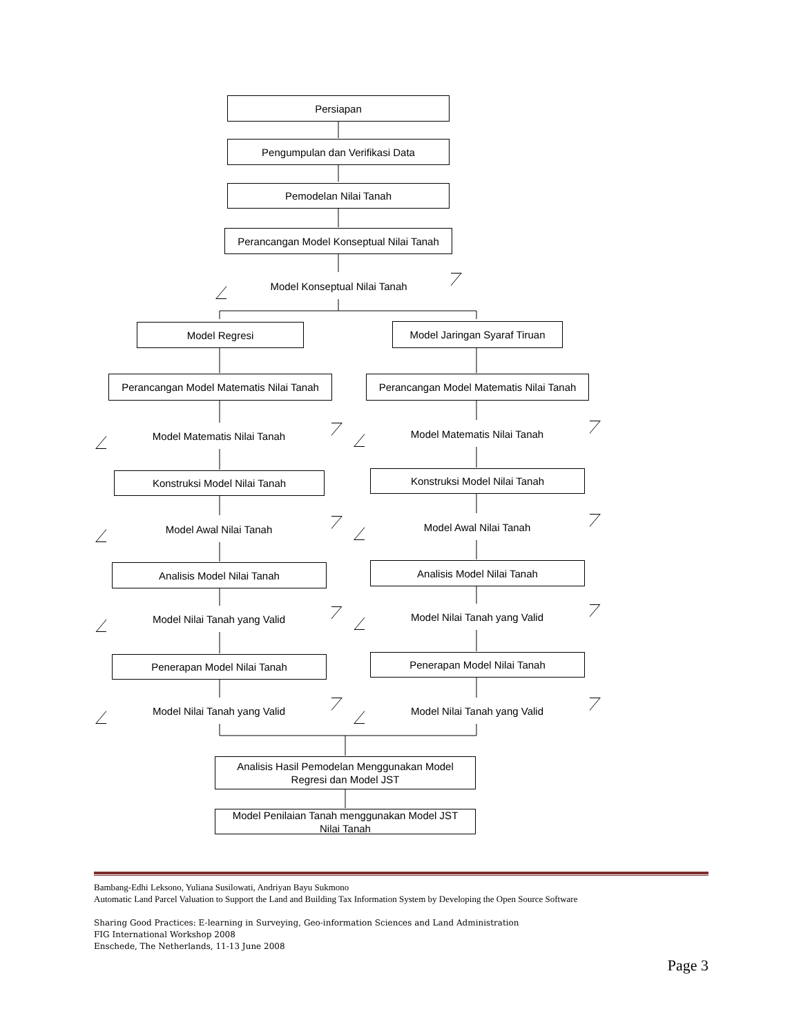Persiapan
Pengumpulan dan Verifikasi Data
Pemodelan Nilai Tanah
Perancangan Model Konseptual Nilai Tanah
Model Konseptual Nilai Tanah
Model Regresi
Model Jaringan Syaraf Tiruan
Perancangan Model Matematis Nilai Tanah
Perancangan Model Matematis Nilai Tanah
Model Matematis Nilai Tanah Model Matematis Nilai Tanah
Konstruksi Model Nilai Tanah Konstruksi Model Nilai Tanah
Model Awal Nilai Tanah Model Awal Nilai Tanah
Analisis Model Nilai Tanah Analisis Model Nilai Tanah
Model Nilai Tanah yang Valid Model Nilai Tanah yang Valid
Penerapan Model Nilai Tanah Penerapan Model Nilai Tanah
Model Nilai Tanah yang Valid Model Nilai Tanah yang Valid
Analisis Hasil Pemodelan Menggunakan Model
Regresi dan Model JST
Model Penilaian Tanah menggunakan Model JST
Nilai Tanah
Bambang-Edhi Leksono, Yuliana Susilowati, Andriyan Bayu Sukmono
Automatic Land Parcel Valuation to Support the Land and Building Tax Information System by Developing the Open Source Software
Sharing Good Practices: E-learning in Surveying, Geo-information Sciences and Land Administration
FIG International Workshop 2008
Enschede, The Netherlands, 11-13 June 2008
Page 3